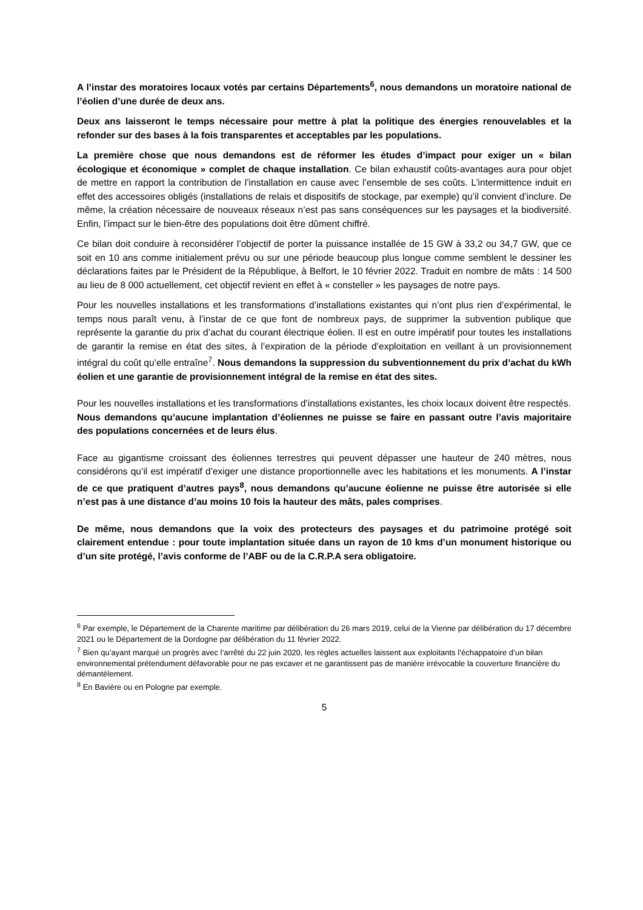A l’instar des moratoires locaux votés par certains Départements<sup>6</sup>, nous demandons un moratoire national de l’éolien d’une durée de deux ans.
Deux ans laisseront le temps nécessaire pour mettre à plat la politique des énergies renouvelables et la refonder sur des bases à la fois transparentes et acceptables par les populations.
La première chose que nous demandons est de réformer les études d’impact pour exiger un « bilan écologique et économique » complet de chaque installation. Ce bilan exhaustif coûts-avantages aura pour objet de mettre en rapport la contribution de l’installation en cause avec l’ensemble de ses coûts. L’intermittence induit en effet des accessoires obligés (installations de relais et dispositifs de stockage, par exemple) qu’il convient d’inclure. De même, la création nécessaire de nouveaux réseaux n’est pas sans conséquences sur les paysages et la biodiversité. Enfin, l’impact sur le bien-être des populations doit être dûment chiffré.
Ce bilan doit conduire à reconsidérer l’objectif de porter la puissance installée de 15 GW à 33,2 ou 34,7 GW, que ce soit en 10 ans comme initialement prévu ou sur une période beaucoup plus longue comme semblent le dessiner les déclarations faites par le Président de la République, à Belfort, le 10 février 2022. Traduit en nombre de mâts : 14 500 au lieu de 8 000 actuellement, cet objectif revient en effet à « consteller » les paysages de notre pays.
Pour les nouvelles installations et les transformations d’installations existantes qui n’ont plus rien d’expérimental, le temps nous paraît venu, à l’instar de ce que font de nombreux pays, de supprimer la subvention publique que représente la garantie du prix d’achat du courant électrique éolien. Il est en outre impératif pour toutes les installations de garantir la remise en état des sites, à l’expiration de la période d’exploitation en veillant à un provisionnement intégral du coût qu’elle entraîne<sup>7</sup>. Nous demandons la suppression du subventionnement du prix d’achat du kWh éolien et une garantie de provisionnement intégral de la remise en état des sites.
Pour les nouvelles installations et les transformations d’installations existantes, les choix locaux doivent être respectés.
Nous demandons qu’aucune implantation d’éoliennes ne puisse se faire en passant outre l’avis majoritaire des populations concernées et de leurs élus.
Face au gigantisme croissant des éoliennes terrestres qui peuvent dépasser une hauteur de 240 mètres, nous considérons qu’il est impératif d’exiger une distance proportionnelle avec les habitations et les monuments. A l’instar de ce que pratiquent d’autres pays<sup>8</sup>, nous demandons qu’aucune éolienne ne puisse être autorisée si elle n’est pas à une distance d’au moins 10 fois la hauteur des mâts, pales comprises.
De même, nous demandons que la voix des protecteurs des paysages et du patrimoine protégé soit clairement entendue : pour toute implantation située dans un rayon de 10 kms d’un monument historique ou d’un site protégé, l’avis conforme de l’ABF ou de la C.R.P.A sera obligatoire.
<sup>6</sup> Par exemple, le Département de la Charente maritime par délibération du 26 mars 2019, celui de la Vienne par délibération du 17 décembre 2021 ou le Département de la Dordogne par délibération du 11 février 2022.
<sup>7</sup> Bien qu’ayant marqué un progrès avec l’arrêté du 22 juin 2020, les règles actuelles laissent aux exploitants l’échappatoire d’un bilan environnemental prétendument défavorable pour ne pas excaver et ne garantissent pas de manière irrévocable la couverture financière du démantèlement.
<sup>8</sup> En Bavière ou en Pologne par exemple.
5